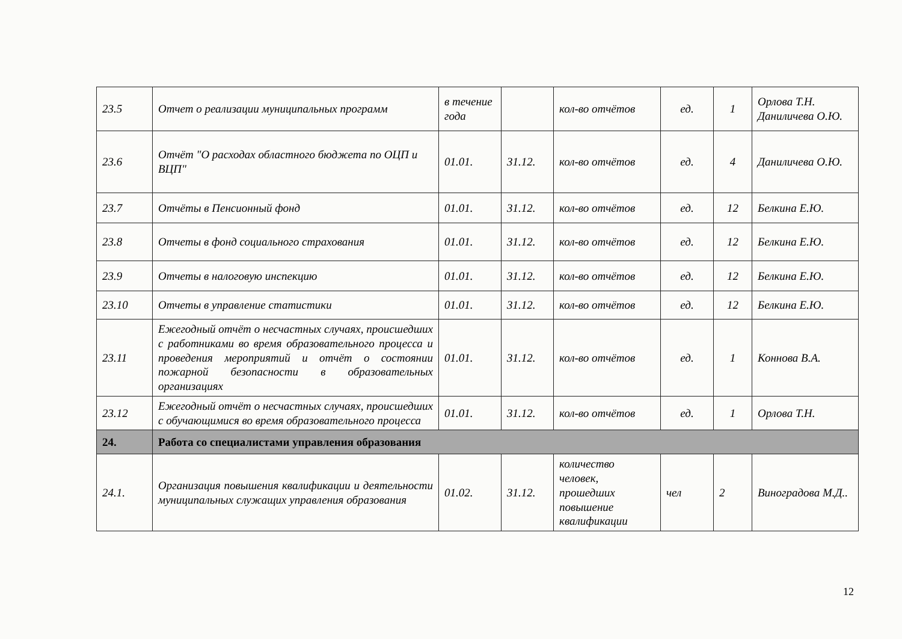| 23.5 | Отчет о реализации муниципальных программ | в течение года | | кол-во отчётов | ед. | 1 | Орлова Т.Н. Даниличева О.Ю. |
| 23.6 | Отчёт "О расходах областного бюджета по ОЦП и ВЦП" | 01.01. | 31.12. | кол-во отчётов | ед. | 4 | Даниличева О.Ю. |
| 23.7 | Отчёты в Пенсионный фонд | 01.01. | 31.12. | кол-во отчётов | ед. | 12 | Белкина Е.Ю. |
| 23.8 | Отчеты в фонд социального страхования | 01.01. | 31.12. | кол-во отчётов | ед. | 12 | Белкина Е.Ю. |
| 23.9 | Отчеты в налоговую инспекцию | 01.01. | 31.12. | кол-во отчётов | ед. | 12 | Белкина Е.Ю. |
| 23.10 | Отчеты в управление статистики | 01.01. | 31.12. | кол-во отчётов | ед. | 12 | Белкина Е.Ю. |
| 23.11 | Ежегодный отчёт о несчастных случаях, происшедших с работниками во время образовательного процесса и проведения мероприятий и отчёт о состоянии пожарной безопасности в образовательных организациях | 01.01. | 31.12. | кол-во отчётов | ед. | 1 | Коннова В.А. |
| 23.12 | Ежегодный отчёт о несчастных случаях, происшедших с обучающимися во время образовательного процесса | 01.01. | 31.12. | кол-во отчётов | ед. | 1 | Орлова Т.Н. |
| 24. | Работа со специалистами управления образования | | | | | | |
| 24.1. | Организация повышения квалификации и деятельности муниципальных служащих управления образования | 01.02. | 31.12. | количество человек, прошедших повышение квалификации | чел | 2 | Виноградова М.Д.. |
12